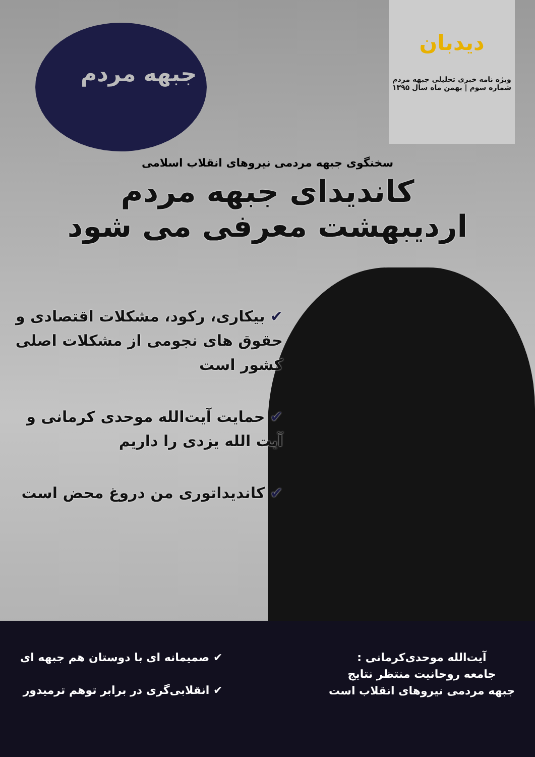دیدبان
ویژه نامه خبری تحلیلی جبهه مردم
شماره سوم | بهمن ماه سال ۱۳۹۵
جبهه مردم
سخنگوی جبهه مردمی نیروهای انقلاب اسلامی
کاندیدای جبهه مردم
اردیبهشت معرفی می شود
✔ بیکاری، رکود، مشکلات اقتصادی و حقوق های نجومی از مشکلات اصلی کشور است
✔ حمایت آیت‌الله موحدی کرمانی و آیت الله یزدی را داریم
✔ کاندیداتوری من دروغ محض است
آیت‌الله موحدی‌کرمانی :
جامعه روحانیت منتظر نتایج
جبهه مردمی نیروهای انقلاب است
✔ صمیمانه ای با دوستان هم جبهه ای
✔ انقلابی‌گری در برابر توهم ترمیدور